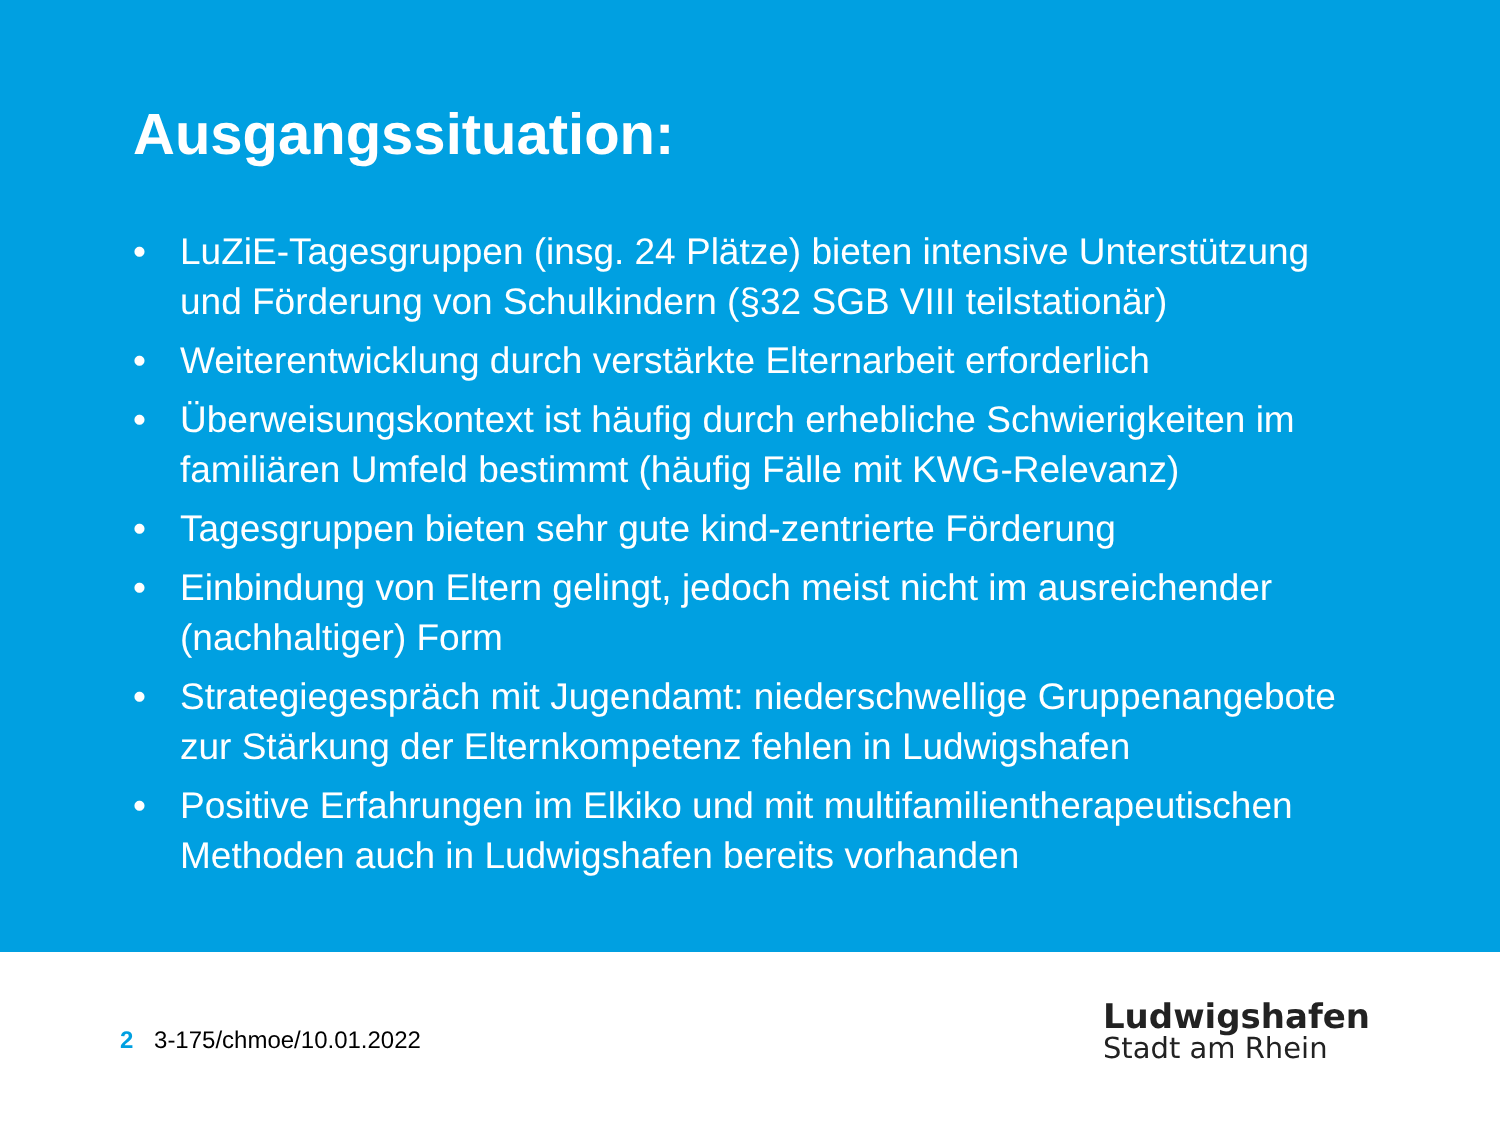Ausgangssituation:
• LuZiE-Tagesgruppen (insg. 24 Plätze) bieten intensive Unterstützung und Förderung von Schulkindern (§32 SGB VIII teilstationär)
• Weiterentwicklung durch verstärkte Elternarbeit erforderlich
• Überweisungskontext ist häufig durch erhebliche Schwierigkeiten im familiären Umfeld bestimmt (häufig Fälle mit KWG-Relevanz)
• Tagesgruppen bieten sehr gute kind-zentrierte Förderung
• Einbindung von Eltern gelingt, jedoch meist nicht im ausreichender (nachhaltiger) Form
• Strategiegespräch mit Jugendamt: niederschwellige Gruppenangebote zur Stärkung der Elternkompetenz fehlen in Ludwigshafen
• Positive Erfahrungen im Elkiko und mit multifamilientherapeutischen Methoden auch in Ludwigshafen bereits vorhanden
2 3-175/chmoe/10.01.2022
Ludwigshafen
Stadt am Rhein